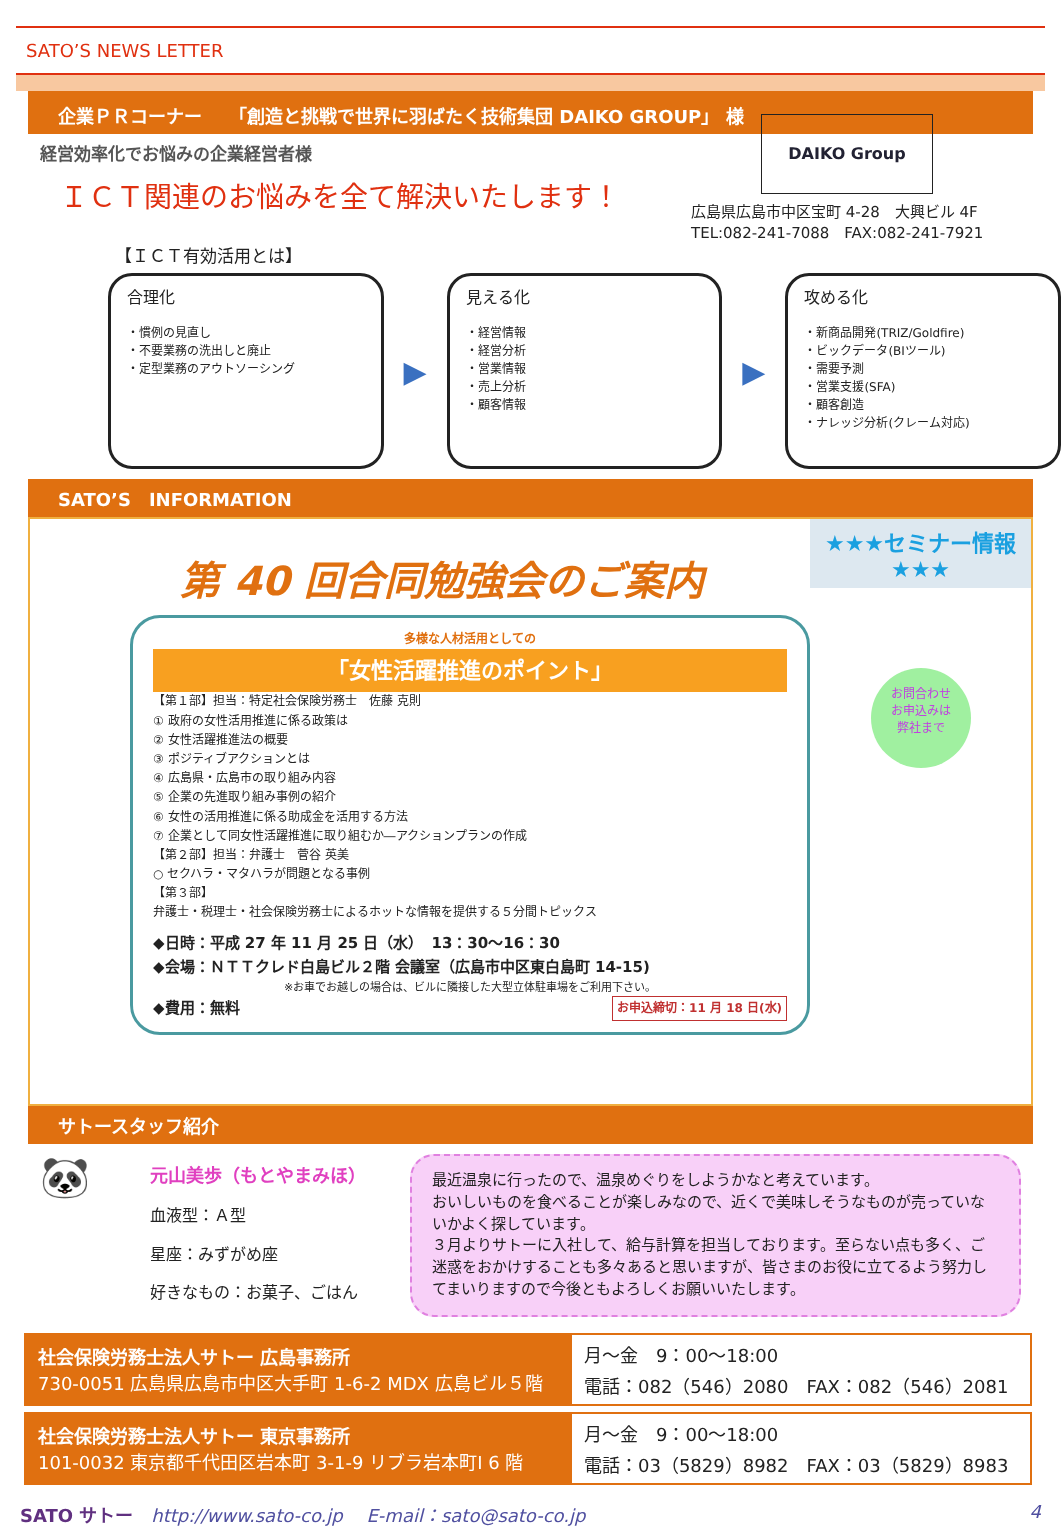SATO’S NEWS LETTER
企業ＰＲコーナー　　「創造と挑戦で世界に羽ばたく技術集団 DAIKO GROUP」 様
経営効率化でお悩みの企業経営者様
ＩＣＴ関連のお悩みを全て解決いたします！
DAIKO Group
広島県広島市中区宝町 4-28　大興ビル 4F
TEL:082-241-7088　FAX:082-241-7921
【ＩＣＴ有効活用とは】
合理化
・慣例の見直し
・不要業務の洗出しと廃止
・定型業務のアウトソーシング
▶
見える化
・経営情報
・経営分析
・営業情報
・売上分析
・顧客情報
▶
攻める化
・新商品開発(TRIZ/Goldfire)
・ビックデータ(BIツール)
・需要予測
・営業支援(SFA)
・顧客創造
・ナレッジ分析(クレーム対応)
SATO’S　INFORMATION
第 40 回合同勉強会のご案内
多様な人材活用としての
「女性活躍推進のポイント」
【第１部】担当：特定社会保険労務士　佐藤 克則
① 政府の女性活用推進に係る政策は
② 女性活躍推進法の概要
③ ポジティブアクションとは
④ 広島県・広島市の取り組み内容
⑤ 企業の先進取り組み事例の紹介
⑥ 女性の活用推進に係る助成金を活用する方法
⑦ 企業として同女性活躍推進に取り組むか―アクションプランの作成
【第２部】担当：弁護士　菅谷 英美
○ セクハラ・マタハラが問題となる事例
【第３部】
弁護士・税理士・社会保険労務士によるホットな情報を提供する５分間トピックス
◆日時：平成 27 年 11 月 25 日（水）　13：30～16：30
◆会場：ＮＴＴクレド白島ビル２階 会議室（広島市中区東白島町 14-15)
※お車でお越しの場合は、ビルに隣接した大型立体駐車場をご利用下さい。
◆費用：無料 お申込締切：11 月 18 日(水)
★★★セミナー情報★★★
お問合わせ
お申込みは
弊社まで
サトースタッフ紹介
🐼
元山美歩（もとやまみほ）
血液型：Ａ型
星座：みずがめ座
好きなもの：お菓子、ごはん
最近温泉に行ったので、温泉めぐりをしようかなと考えています。
おいしいものを食べることが楽しみなので、近くで美味しそうなものが売っていないかよく探しています。
３月よりサトーに入社して、給与計算を担当しております。至らない点も多く、ご迷惑をおかけすることも多々あると思いますが、皆さまのお役に立てるよう努力してまいりますので今後ともよろしくお願いいたします。
| 社会保険労務士法人サトー 広島事務所 730-0051 広島県広島市中区大手町 1-6-2 MDX 広島ビル５階 | 月～金 9：00～18:00 電話：082（546）2080 FAX：082（546）2081 |
| 社会保険労務士法人サトー 東京事務所 101-0032 東京都千代田区岩本町 3-1-9 リブラ岩本町Ⅰ 6 階 | 月～金 9：00～18:00 電話：03（5829）8982 FAX：03（5829）8983 |
SATO サトー　http://www.sato-co.jp　 E-mail：sato@sato-co.jp 4